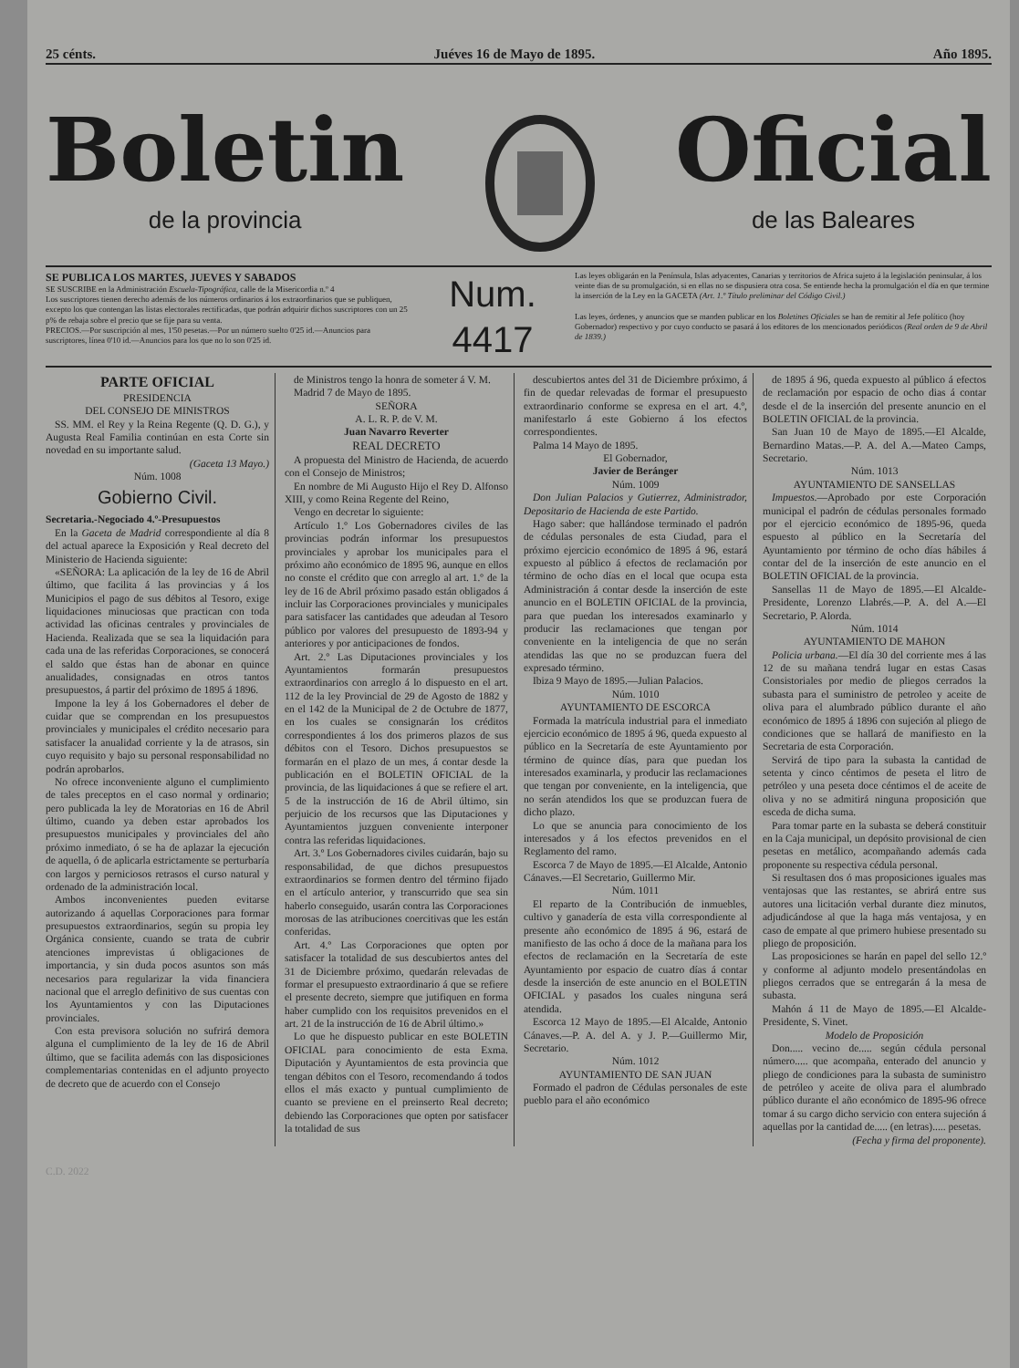25 cénts. Juéves 16 de Mayo de 1895. Año 1895.
Boletin
de la provincia
Oficial
de las Baleares
SE PUBLICA LOS MARTES, JUEVES Y SABADOS
SE SUSCRIBE en la Administración Escuela-Tipográfica, calle de la Misericordia n.º 4
Los suscriptores tienen derecho además de los números ordinarios á los extraordinarios que se publiquen, excepto los que contengan las listas electorales rectificadas, que podrán adquirir dichos suscriptores con un 25 p% de rebaja sobre el precio que se fije para su venta.
PRECIOS.—Por suscripción al mes, 1'50 pesetas.—Por un número suelto 0'25 id.—Anuncios para suscriptores, línea 0'10 id.—Anuncios para los que no lo son 0'25 id.
Num. 4417
Las leyes obligarán en la Península, Islas adyacentes, Canarias y territorios de Africa sujeto á la legislación peninsular, á los veinte dias de su promulgación, si en ellas no se dispusiera otra cosa. Se entiende hecha la promulgación el día en que termine la inserción de la Ley en la GACETA (Art. 1.º Título preliminar del Código Civil.)
Las leyes, órdenes, y anuncios que se manden publicar en los Boletines Oficiales se han de remitir al Jefe político (hoy Gobernador) respectivo y por cuyo conducto se pasará á los editores de los mencionados periódicos (Real orden de 9 de Abril de 1839.)
PARTE OFICIAL
PRESIDENCIA
DEL CONSEJO DE MINISTROS
SS. MM. el Rey y la Reina Regente (Q. D. G.), y Augusta Real Familia continúan en esta Corte sin novedad en su importante salud.
(Gaceta 13 Mayo.)
Núm. 1008
Gobierno Civil.
Secretaria.-Negociado 4.º-Presupuestos
En la Gaceta de Madrid correspondiente al día 8 del actual aparece la Exposición y Real decreto del Ministerio de Hacienda siguiente:
«SEÑORA: La aplicación de la ley de 16 de Abril último, que facilita á las provincias y á los Municipios el pago de sus débitos al Tesoro, exige liquidaciones minuciosas que practican con toda actividad las oficinas centrales y provinciales de Hacienda. Realizada que se sea la liquidación para cada una de las referidas Corporaciones, se conocerá el saldo que éstas han de abonar en quince anualidades, consignadas en otros tantos presupuestos, á partir del próximo de 1895 á 1896.
Impone la ley á los Gobernadores el deber de cuidar que se comprendan en los presupuestos provinciales y municipales el crédito necesario para satisfacer la anualidad corriente y la de atrasos, sin cuyo requisito y bajo su personal responsabilidad no podrán aprobarlos.
No ofrece inconveniente alguno el cumplimiento de tales preceptos en el caso normal y ordinario; pero publicada la ley de Moratorias en 16 de Abril último, cuando ya deben estar aprobados los presupuestos municipales y provinciales del año próximo inmediato, ó se ha de aplazar la ejecución de aquella, ó de aplicarla estrictamente se perturbaría con largos y perniciosos retrasos el curso natural y ordenado de la administración local.
Ambos inconvenientes pueden evitarse autorizando á aquellas Corporaciones para formar presupuestos extraordinarios, según su propia ley Orgánica consiente, cuando se trata de cubrir atenciones imprevistas ú obligaciones de importancia, y sin duda pocos asuntos son más necesarios para regularizar la vida financiera nacional que el arreglo definitivo de sus cuentas con los Ayuntamientos y con las Diputaciones provinciales.
Con esta previsora solución no sufrirá demora alguna el cumplimiento de la ley de 16 de Abril último, que se facilita además con las disposiciones complementarias contenidas en el adjunto proyecto de decreto que de acuerdo con el Consejo
de Ministros tengo la honra de someter á V. M.
Madrid 7 de Mayo de 1895.
SEÑORA
A. L. R. P. de V. M.
Juan Navarro Reverter
REAL DECRETO
A propuesta del Ministro de Hacienda, de acuerdo con el Consejo de Ministros;
En nombre de Mi Augusto Hijo el Rey D. Alfonso XIII, y como Reina Regente del Reino,
Vengo en decretar lo siguiente:
Artículo 1.º Los Gobernadores civiles de las provincias podrán informar los presupuestos provinciales y aprobar los municipales para el próximo año económico de 1895 96, aunque en ellos no conste el crédito que con arreglo al art. 1.º de la ley de 16 de Abril próximo pasado están obligados á incluir las Corporaciones provinciales y municipales para satisfacer las cantidades que adeudan al Tesoro público por valores del presupuesto de 1893-94 y anteriores y por anticipaciones de fondos.
Art. 2.º Las Diputaciones provinciales y los Ayuntamientos formarán presupuestos extraordinarios con arreglo á lo dispuesto en el art. 112 de la ley Provincial de 29 de Agosto de 1882 y en el 142 de la Municipal de 2 de Octubre de 1877, en los cuales se consignarán los créditos correspondientes á los dos primeros plazos de sus débitos con el Tesoro. Dichos presupuestos se formarán en el plazo de un mes, á contar desde la publicación en el BOLETIN OFICIAL de la provincia, de las liquidaciones á que se refiere el art. 5 de la instrucción de 16 de Abril último, sin perjuicio de los recursos que las Diputaciones y Ayuntamientos juzguen conveniente interponer contra las referidas liquidaciones.
Art. 3.º Los Gobernadores civiles cuidarán, bajo su responsabilidad, de que dichos presupuestos extraordinarios se formen dentro del término fijado en el artículo anterior, y transcurrido que sea sin haberlo conseguido, usarán contra las Corporaciones morosas de las atribuciones coercitivas que les están conferidas.
Art. 4.º Las Corporaciones que opten por satisfacer la totalidad de sus descubiertos antes del 31 de Diciembre próximo, quedarán relevadas de formar el presupuesto extraordinario á que se refiere el presente decreto, siempre que jutifiquen en forma haber cumplido con los requisitos prevenidos en el art. 21 de la instrucción de 16 de Abril último.»
Lo que he dispuesto publicar en este BOLETIN OFICIAL para conocimiento de esta Exma. Diputación y Ayuntamientos de esta provincia que tengan débitos con el Tesoro, recomendando á todos ellos el más exacto y puntual cumplimiento de cuanto se previene en el preinserto Real decreto; debiendo las Corporaciones que opten por satisfacer la totalidad de sus
descubiertos antes del 31 de Diciembre próximo, á fin de quedar relevadas de formar el presupuesto extraordinario conforme se expresa en el art. 4.º, manifestarlo á este Gobierno á los efectos correspondientes.
Palma 14 Mayo de 1895.
El Gobernador,
Javier de Beránger
Núm. 1009
Don Julian Palacios y Gutierrez, Administrador, Depositario de Hacienda de este Partido.
Hago saber: que hallándose terminado el padrón de cédulas personales de esta Ciudad, para el próximo ejercicio económico de 1895 á 96, estará expuesto al público á efectos de reclamación por término de ocho días en el local que ocupa esta Administración á contar desde la inserción de este anuncio en el BOLETIN OFICIAL de la provincia, para que puedan los interesados examinarlo y producir las reclamaciones que tengan por conveniente en la inteligencia de que no serán atendidas las que no se produzcan fuera del expresado término.
Ibiza 9 Mayo de 1895.—Julian Palacios.
Núm. 1010
AYUNTAMIENTO DE ESCORCA
Formada la matrícula industrial para el inmediato ejercicio económico de 1895 á 96, queda expuesto al público en la Secretaría de este Ayuntamiento por término de quince días, para que puedan los interesados examinarla, y producir las reclamaciones que tengan por conveniente, en la inteligencia, que no serán atendidos los que se produzcan fuera de dicho plazo.
Lo que se anuncia para conocimiento de los interesados y á los efectos prevenidos en el Reglamento del ramo.
Escorca 7 de Mayo de 1895.—El Alcalde, Antonio Cánaves.—El Secretario, Guillermo Mir.
Núm. 1011
El reparto de la Contribución de inmuebles, cultivo y ganadería de esta villa correspondiente al presente año económico de 1895 á 96, estará de manifiesto de las ocho á doce de la mañana para los efectos de reclamación en la Secretaría de este Ayuntamiento por espacio de cuatro días á contar desde la inserción de este anuncio en el BOLETIN OFICIAL y pasados los cuales ninguna será atendida.
Escorca 12 Mayo de 1895.—El Alcalde, Antonio Cánaves.—P. A. del A. y J. P.—Guillermo Mir, Secretario.
Núm. 1012
AYUNTAMIENTO DE SAN JUAN
Formado el padron de Cédulas personales de este pueblo para el año económico
de 1895 á 96, queda expuesto al público á efectos de reclamación por espacio de ocho dias á contar desde el de la inserción del presente anuncio en el BOLETIN OFICIAL de la provincia.
San Juan 10 de Mayo de 1895.—El Alcalde, Bernardino Matas.—P. A. del A.—Mateo Camps, Secretario.
Núm. 1013
AYUNTAMIENTO DE SANSELLAS
Impuestos.—Aprobado por este Corporación municipal el padrón de cédulas personales formado por el ejercicio económico de 1895-96, queda espuesto al público en la Secretaría del Ayuntamiento por término de ocho días hábiles á contar del de la inserción de este anuncio en el BOLETIN OFICIAL de la provincia.
Sansellas 11 de Mayo de 1895.—El Alcalde-Presidente, Lorenzo Llabrés.—P. A. del A.—El Secretario, P. Alorda.
Núm. 1014
AYUNTAMIENTO DE MAHON
Policia urbana.—El día 30 del corriente mes á las 12 de su mañana tendrá lugar en estas Casas Consistoriales por medio de pliegos cerrados la subasta para el suministro de petroleo y aceite de oliva para el alumbrado público durante el año económico de 1895 á 1896 con sujeción al pliego de condiciones que se hallará de manifiesto en la Secretaria de esta Corporación.
Servirá de tipo para la subasta la cantidad de setenta y cinco céntimos de peseta el litro de petróleo y una peseta doce céntimos el de aceite de oliva y no se admitirá ninguna proposición que esceda de dicha suma.
Para tomar parte en la subasta se deberá constituir en la Caja municipal, un depósito provisional de cien pesetas en metálico, acompañando además cada proponente su respectiva cédula personal.
Si resultasen dos ó mas proposiciones iguales mas ventajosas que las restantes, se abrirá entre sus autores una licitación verbal durante diez minutos, adjudicándose al que la haga más ventajosa, y en caso de empate al que primero hubiese presentado su pliego de proposición.
Las proposiciones se harán en papel del sello 12.º y conforme al adjunto modelo presentándolas en pliegos cerrados que se entregarán á la mesa de subasta.
Mahón á 11 de Mayo de 1895.—El Alcalde-Presidente, S. Vinet.
Modelo de Proposición
Don..... vecino de..... según cédula personal número..... que acompaña, enterado del anuncio y pliego de condiciones para la subasta de suministro de petróleo y aceite de oliva para el alumbrado público durante el año económico de 1895-96 ofrece tomar á su cargo dicho servicio con entera sujeción á aquellas por la cantidad de..... (en letras)..... pesetas.
(Fecha y firma del proponente).
C.D. 2022